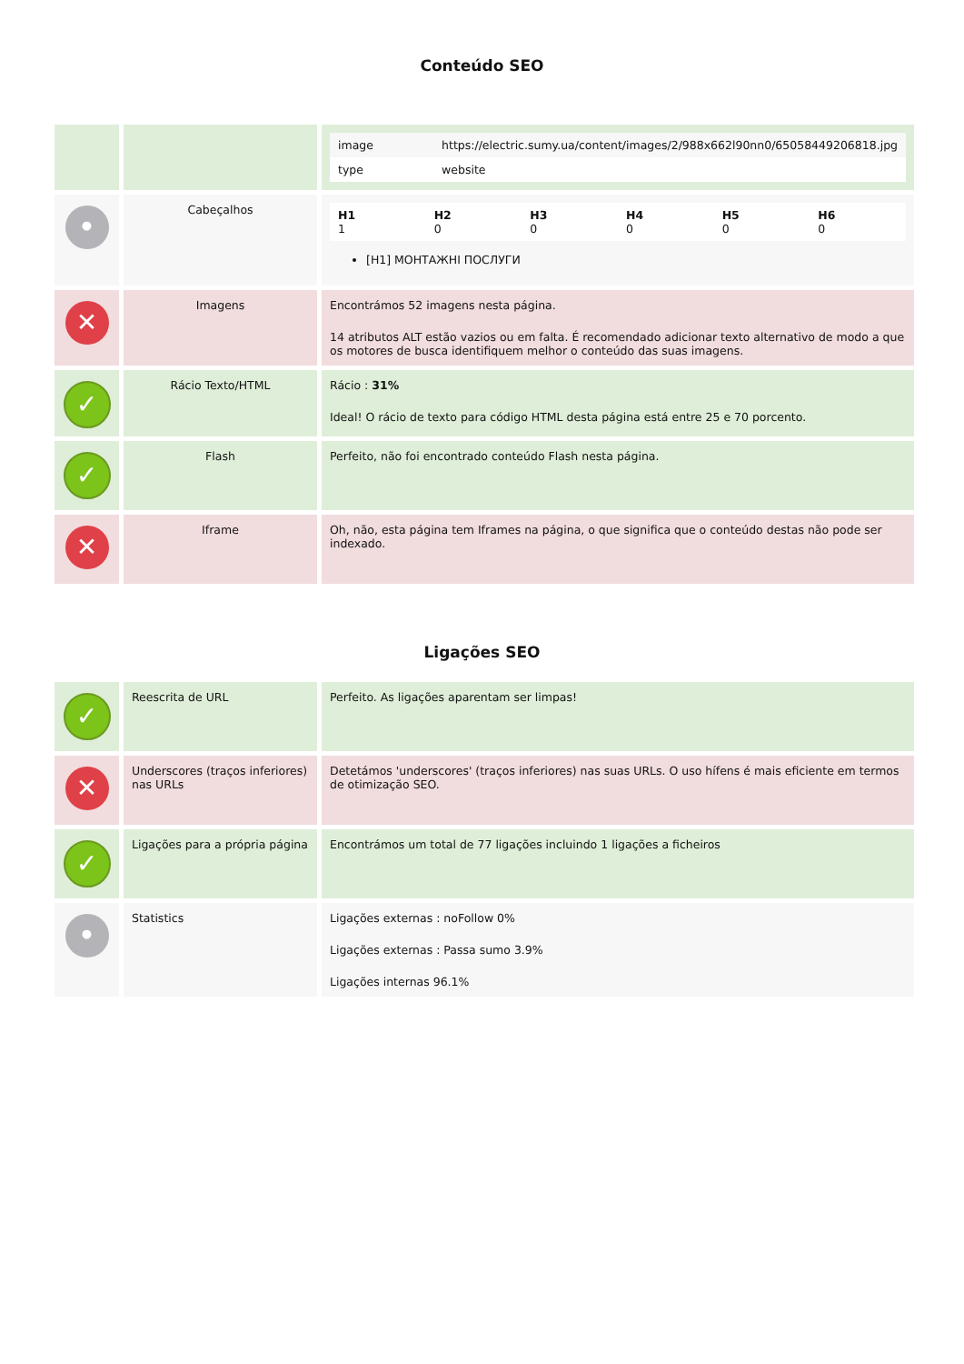Conteúdo SEO
| | | / image / https://electric.sumy.ua/content/images/2/988x662l90nn0/65058449206818.jpg / / type / website / |
| • | Cabeçalhos | / H1 1 / H2 0 / H3 0 / H4 0 / H5 0 / H6 0 / [H1] МОНТАЖНІ ПОСЛУГИ |
| ✕ | Imagens | Encontrámos 52 imagens nesta página. 14 atributos ALT estão vazios ou em falta. É recomendado adicionar texto alternativo de modo a que os motores de busca identifiquem melhor o conteúdo das suas imagens. |
| ✓ | Rácio Texto/HTML | Rácio : 31% Ideal! O rácio de texto para código HTML desta página está entre 25 e 70 porcento. |
| ✓ | Flash | Perfeito, não foi encontrado conteúdo Flash nesta página. |
| ✕ | Iframe | Oh, não, esta página tem Iframes na página, o que significa que o conteúdo destas não pode ser indexado. |
Ligações SEO
| ✓ | Reescrita de URL | Perfeito. As ligações aparentam ser limpas! |
| ✕ | Underscores (traços inferiores) nas URLs | Detetámos 'underscores' (traços inferiores) nas suas URLs. O uso hífens é mais eficiente em termos de otimização SEO. |
| ✓ | Ligações para a própria página | Encontrámos um total de 77 ligações incluindo 1 ligações a ficheiros |
| • | Statistics | Ligações externas : noFollow 0% Ligações externas : Passa sumo 3.9% Ligações internas 96.1% |